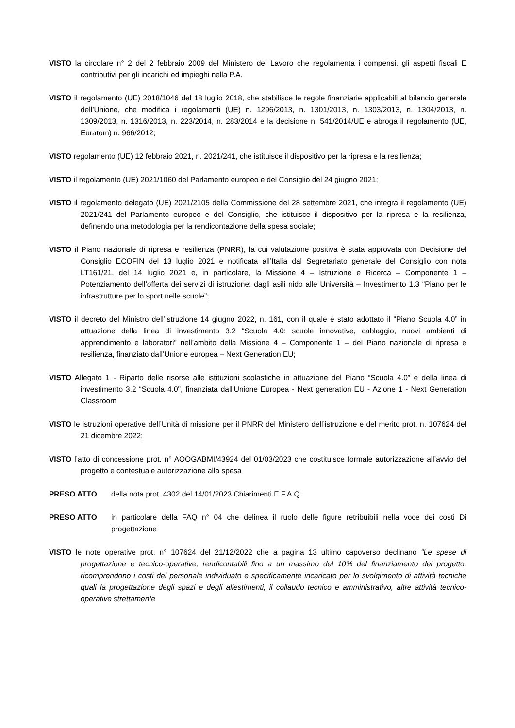VISTO la circolare n° 2 del 2 febbraio 2009 del Ministero del Lavoro che regolamenta i compensi, gli aspetti fiscali E contributivi per gli incarichi ed impieghi nella P.A.
VISTO il regolamento (UE) 2018/1046 del 18 luglio 2018, che stabilisce le regole finanziarie applicabili al bilancio generale dell’Unione, che modifica i regolamenti (UE) n. 1296/2013, n. 1301/2013, n. 1303/2013, n. 1304/2013, n. 1309/2013, n. 1316/2013, n. 223/2014, n. 283/2014 e la decisione n. 541/2014/UE e abroga il regolamento (UE, Euratom) n. 966/2012;
VISTO regolamento (UE) 12 febbraio 2021, n. 2021/241, che istituisce il dispositivo per la ripresa e la resilienza;
VISTO il regolamento (UE) 2021/1060 del Parlamento europeo e del Consiglio del 24 giugno 2021;
VISTO il regolamento delegato (UE) 2021/2105 della Commissione del 28 settembre 2021, che integra il regolamento (UE) 2021/241 del Parlamento europeo e del Consiglio, che istituisce il dispositivo per la ripresa e la resilienza, definendo una metodologia per la rendicontazione della spesa sociale;
VISTO il Piano nazionale di ripresa e resilienza (PNRR), la cui valutazione positiva è stata approvata con Decisione del Consiglio ECOFIN del 13 luglio 2021 e notificata all’Italia dal Segretariato generale del Consiglio con nota LT161/21, del 14 luglio 2021 e, in particolare, la Missione 4 – Istruzione e Ricerca – Componente 1 – Potenziamento dell’offerta dei servizi di istruzione: dagli asili nido alle Università – Investimento 1.3 “Piano per le infrastrutture per lo sport nelle scuole”;
VISTO il decreto del Ministro dell’istruzione 14 giugno 2022, n. 161, con il quale è stato adottato il “Piano Scuola 4.0” in attuazione della linea di investimento 3.2 “Scuola 4.0: scuole innovative, cablaggio, nuovi ambienti di apprendimento e laboratori” nell’ambito della Missione 4 – Componente 1 – del Piano nazionale di ripresa e resilienza, finanziato dall’Unione europea – Next Generation EU;
VISTO Allegato 1 - Riparto delle risorse alle istituzioni scolastiche in attuazione del Piano “Scuola 4.0” e della linea di investimento 3.2 “Scuola 4.0", finanziata dall'Unione Europea - Next generation EU - Azione 1 - Next Generation Classroom
VISTO le istruzioni operative dell’Unità di missione per il PNRR del Ministero dell’istruzione e del merito prot. n. 107624 del 21 dicembre 2022;
VISTO l’atto di concessione prot. n° AOOGABMI/43924 del 01/03/2023 che costituisce formale autorizzazione all’avvio del progetto e contestuale autorizzazione alla spesa
PRESO ATTO della nota prot. 4302 del 14/01/2023 Chiarimenti E F.A.Q.
PRESO ATTO in particolare della FAQ n° 04 che delinea il ruolo delle figure retribuibili nella voce dei costi Di progettazione
VISTO le note operative prot. n° 107624 del 21/12/2022 che a pagina 13 ultimo capoverso declinano “Le spese di progettazione e tecnico-operative, rendicontabili fino a un massimo del 10% del finanziamento del progetto, ricomprendono i costi del personale individuato e specificamente incaricato per lo svolgimento di attività tecniche quali la progettazione degli spazi e degli allestimenti, il collaudo tecnico e amministrativo, altre attività tecnico-operative strettamente